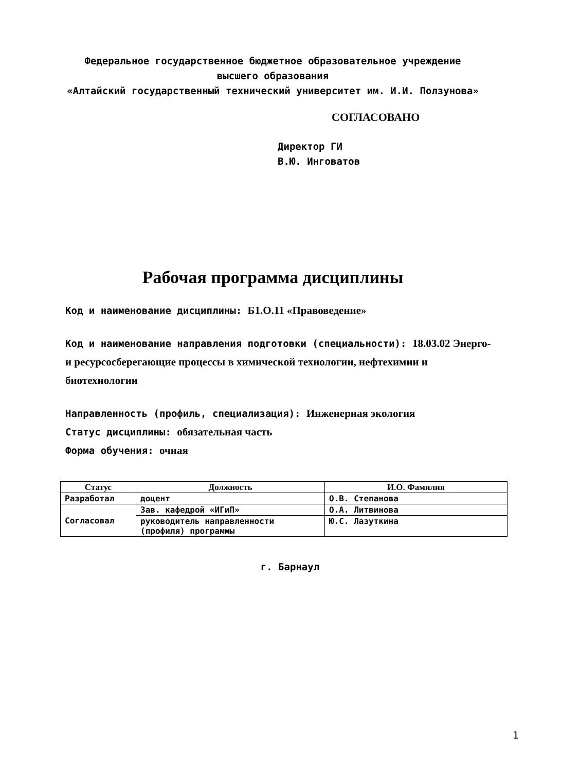Федеральное государственное бюджетное образовательное учреждение
высшего образования
«Алтайский государственный технический университет им. И.И. Ползунова»
СОГЛАСОВАНО
Директор ГИ
В.Ю. Инговатов
Рабочая программа дисциплины
Код и наименование дисциплины: Б1.О.11 «Правоведение»
Код и наименование направления подготовки (специальности): 18.03.02 Энерго- и ресурсосберегающие процессы в химической технологии, нефтехимии и биотехнологии
Направленность (профиль, специализация): Инженерная экология
Статус дисциплины: обязательная часть
Форма обучения: очная
| Статус | Должность | И.О. Фамилия |
| --- | --- | --- |
| Разработал | доцент | О.В. Степанова |
| Согласовал | Зав. кафедрой «ИГиП» | О.А. Литвинова |
| | руководитель направленности (профиля) программы | Ю.С. Лазуткина |
г. Барнаул
1